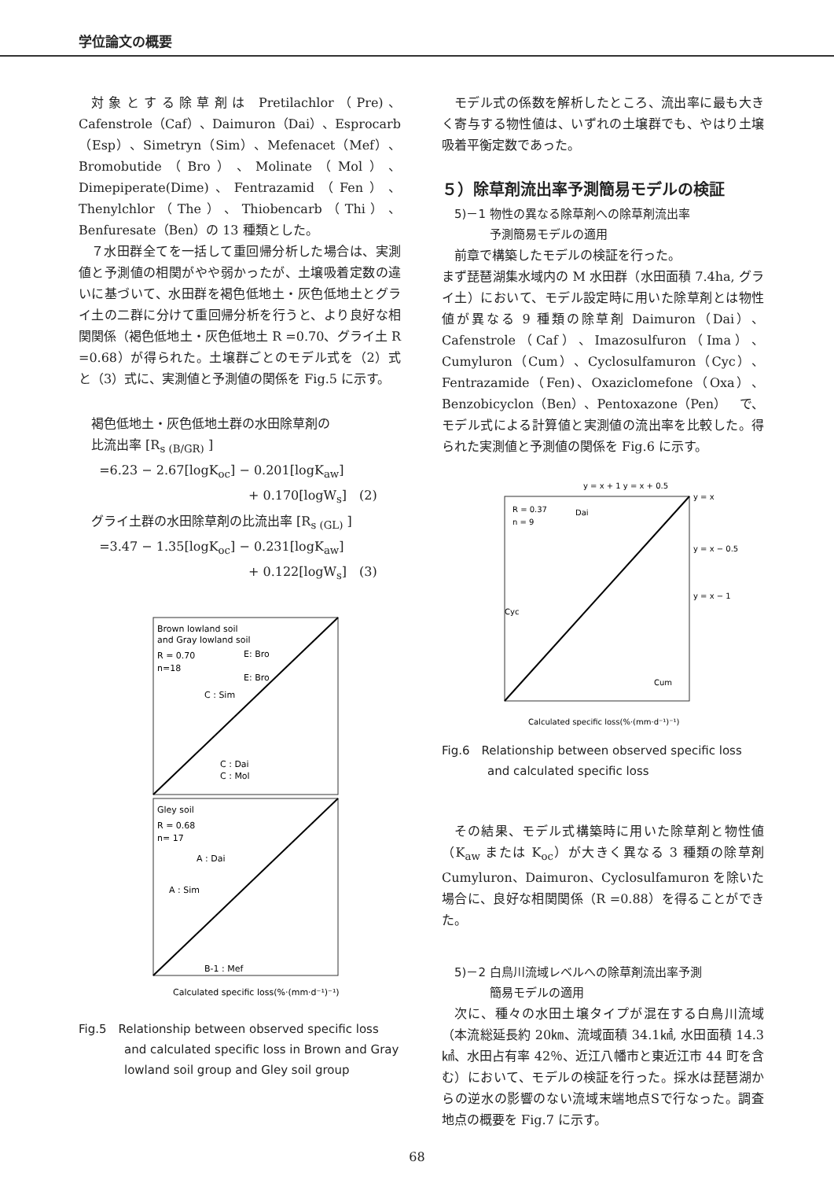学位論文の概要
対象とする除草剤は Pretilachlor（Pre)、Cafenstrole（Caf）、Daimuron（Dai）、Esprocarb（Esp）、Simetryn（Sim）、Mefenacet（Mef）、Bromobutide（Bro）、Molinate（Mol）、Dimepiperate(Dime)、Fentrazamid（Fen）、Thenylchlor（The）、Thiobencarb（Thi）、Benfuresate（Ben）の 13 種類とした。
７水田群全てを一括して重回帰分析した場合は、実測値と予測値の相関がやや弱かったが、土壌吸着定数の違いに基づいて、水田群を褐色低地土・灰色低地土とグライ土の二群に分けて重回帰分析を行うと、より良好な相関関係（褐色低地土・灰色低地土 R =0.70、グライ土 R =0.68）が得られた。土壌群ごとのモデル式を（2）式と（3）式に、実測値と予測値の関係を Fig.5 に示す。
褐色低地土・灰色低地土群の水田除草剤の
比流出率 [R<sub>s (B/GR)</sub> ]
=6.23 − 2.67[logK<sub>oc</sub>] − 0.201[logK<sub>aw</sub>]
+ 0.170[logW<sub>s</sub>]　(2)
グライ土群の水田除草剤の比流出率 [R<sub>s (GL)</sub> ]
=3.47 − 1.35[logK<sub>oc</sub>] − 0.231[logK<sub>aw</sub>]
+ 0.122[logW<sub>s</sub>]　(3)
Brown lowland soil
and Gray lowland soil
R = 0.70
n=18
C : Sim
E: Bro
E: Bro
C : Dai
C : Mol
Gley soil
R = 0.68
n= 17
A : Dai
A : Sim
B-1 : Mef
Calculated specific loss(%·(mm·d⁻¹)⁻¹)
Fig.5　Relationship between observed specific loss and calculated specific loss in Brown and Gray lowland soil group and Gley soil group
モデル式の係数を解析したところ、流出率に最も大きく寄与する物性値は、いずれの土壌群でも、やはり土壌吸着平衡定数であった。
５）除草剤流出率予測簡易モデルの検証
5)－1 物性の異なる除草剤への除草剤流出率
　　　予測簡易モデルの適用
前章で構築したモデルの検証を行った。
まず琵琶湖集水域内の M 水田群（水田面積 7.4ha, グライ土）において、モデル設定時に用いた除草剤とは物性値が異なる 9 種類の除草剤 Daimuron（Dai）、Cafenstrole（Caf）、Imazosulfuron（Ima）、Cumyluron（Cum）、Cyclosulfamuron（Cyc）、Fentrazamide（Fen)、Oxaziclomefone（Oxa）、Benzobicyclon（Ben）、Pentoxazone（Pen）　で、モデル式による計算値と実測値の流出率を比較した。得られた実測値と予測値の関係を Fig.6 に示す。
R = 0.37
n = 9
y = x + 1 y = x + 0.5
y = x
y = x − 0.5
y = x − 1
Dai
Cyc
Cum
Calculated specific loss(%·(mm·d⁻¹)⁻¹)
Fig.6　Relationship between observed specific loss and calculated specific loss
その結果、モデル式構築時に用いた除草剤と物性値（K<sub>aw</sub> または K<sub>oc</sub>）が大きく異なる 3 種類の除草剤 Cumyluron、Daimuron、Cyclosulfamuron を除いた場合に、良好な相関関係（R =0.88）を得ることができた。
5)－2 白鳥川流域レベルへの除草剤流出率予測
　　　簡易モデルの適用
次に、種々の水田土壌タイプが混在する白鳥川流域（本流総延長約 20㎞、流域面積 34.1㎢, 水田面積 14.3㎢、水田占有率 42％、近江八幡市と東近江市 44 町を含む）において、モデルの検証を行った。採水は琵琶湖からの逆水の影響のない流域末端地点Sで行なった。調査地点の概要を Fig.7 に示す。
68